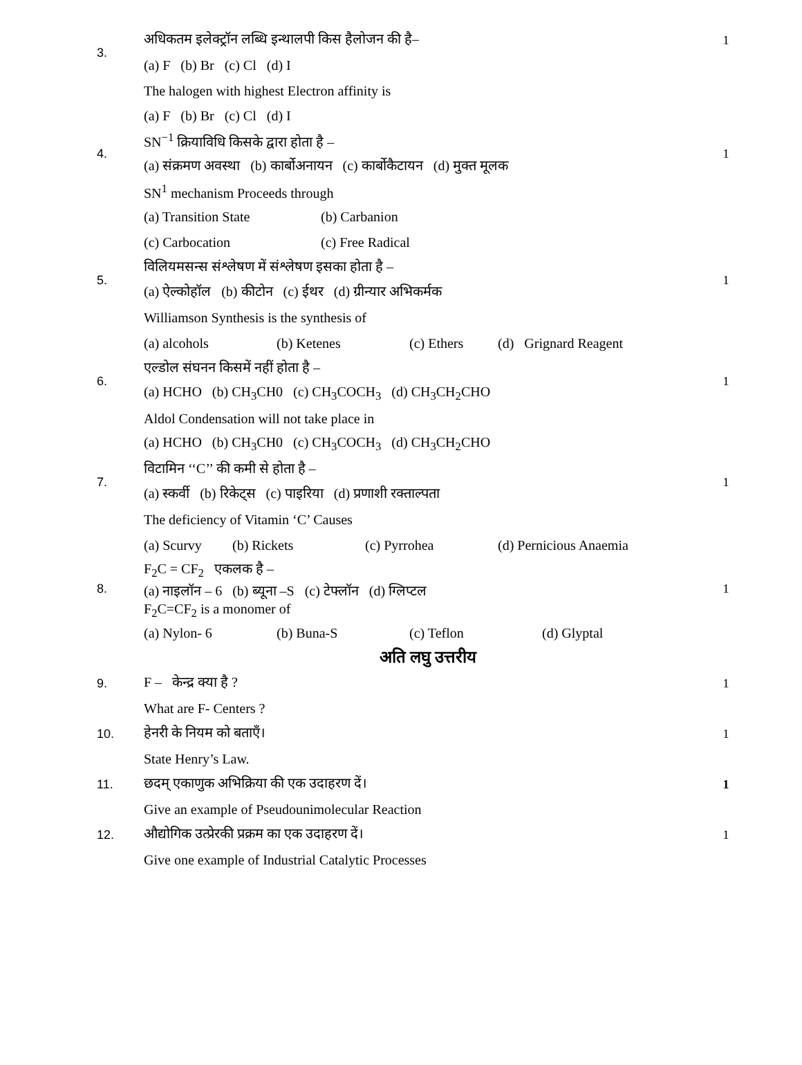| 3. | अधिकतम इलेक्ट्रॉन लब्धि इन्थालपी किस हैलोजन की है– | 1 |
| | (a) F (b) Br (c) Cl (d) I | |
| | The halogen with highest Electron affinity is | |
| | (a) F (b) Br (c) Cl (d) I | |
| 4. | SN<sup>−1</sup> क्रियाविधि किसके द्वारा होता है – | 1 |
| | (a) संक्रमण अवस्था (b) कार्बोअनायन (c) कार्बोकैटायन (d) मुक्त मूलक | |
| | SN<sup>1</sup> mechanism Proceeds through | |
| | (a) Transition State (b) Carbanion | |
| | (c) Carbocation (c) Free Radical | |
| 5. | विलियमसन्स संश्लेषण में संश्लेषण इसका होता है – | 1 |
| | (a) ऐल्कोहॉल (b) कीटोन (c) ईथर (d) ग्रीन्यार अभिकर्मक | |
| | Williamson Synthesis is the synthesis of | |
| | (a) alcohols (b) Ketenes (c) Ethers (d) Grignard Reagent | |
| 6. | एल्डोल संघनन किसमें नहीं होता है – | 1 |
| | (a) HCHO (b) CH<sub>3</sub>CH0 (c) CH<sub>3</sub>COCH<sub>3</sub> (d) CH<sub>3</sub>CH<sub>2</sub>CHO | |
| | Aldol Condensation will not take place in | |
| | (a) HCHO (b) CH<sub>3</sub>CH0 (c) CH<sub>3</sub>COCH<sub>3</sub> (d) CH<sub>3</sub>CH<sub>2</sub>CHO | |
| 7. | विटामिन ‘‘C’’ की कमी से होता है – | 1 |
| | (a) स्कर्वी (b) रिकेट्स (c) पाइरिया (d) प्रणाशी रक्ताल्पता | |
| | The deficiency of Vitamin ‘C’ Causes | |
| | (a) Scurvy (b) Rickets (c) Pyrrohea (d) Pernicious Anaemia | |
| 8. | F<sub>2</sub>C = CF<sub>2</sub> एकलक है – | 1 |
| | (a) नाइलॉन – 6 (b) ब्यूना –S (c) टेफ्लॉन (d) ग्लिप्टल F<sub>2</sub>C=CF<sub>2</sub> is a monomer of | |
| | (a) Nylon- 6 (b) Buna-S (c) Teflon (d) Glyptal | |
| | अति लघु उत्तरीय | |
| 9. | F – केन्द्र क्या है ? | 1 |
| | What are F- Centers ? | |
| 10. | हेनरी के नियम को बताएँ। | 1 |
| | State Henry’s Law. | |
| 11. | छदम् एकाणुक अभिक्रिया की एक उदाहरण दें। | 1 |
| | Give an example of Pseudounimolecular Reaction | |
| 12. | औद्योगिक उत्प्रेरकी प्रक्रम का एक उदाहरण दें। | 1 |
| | Give one example of Industrial Catalytic Processes | |